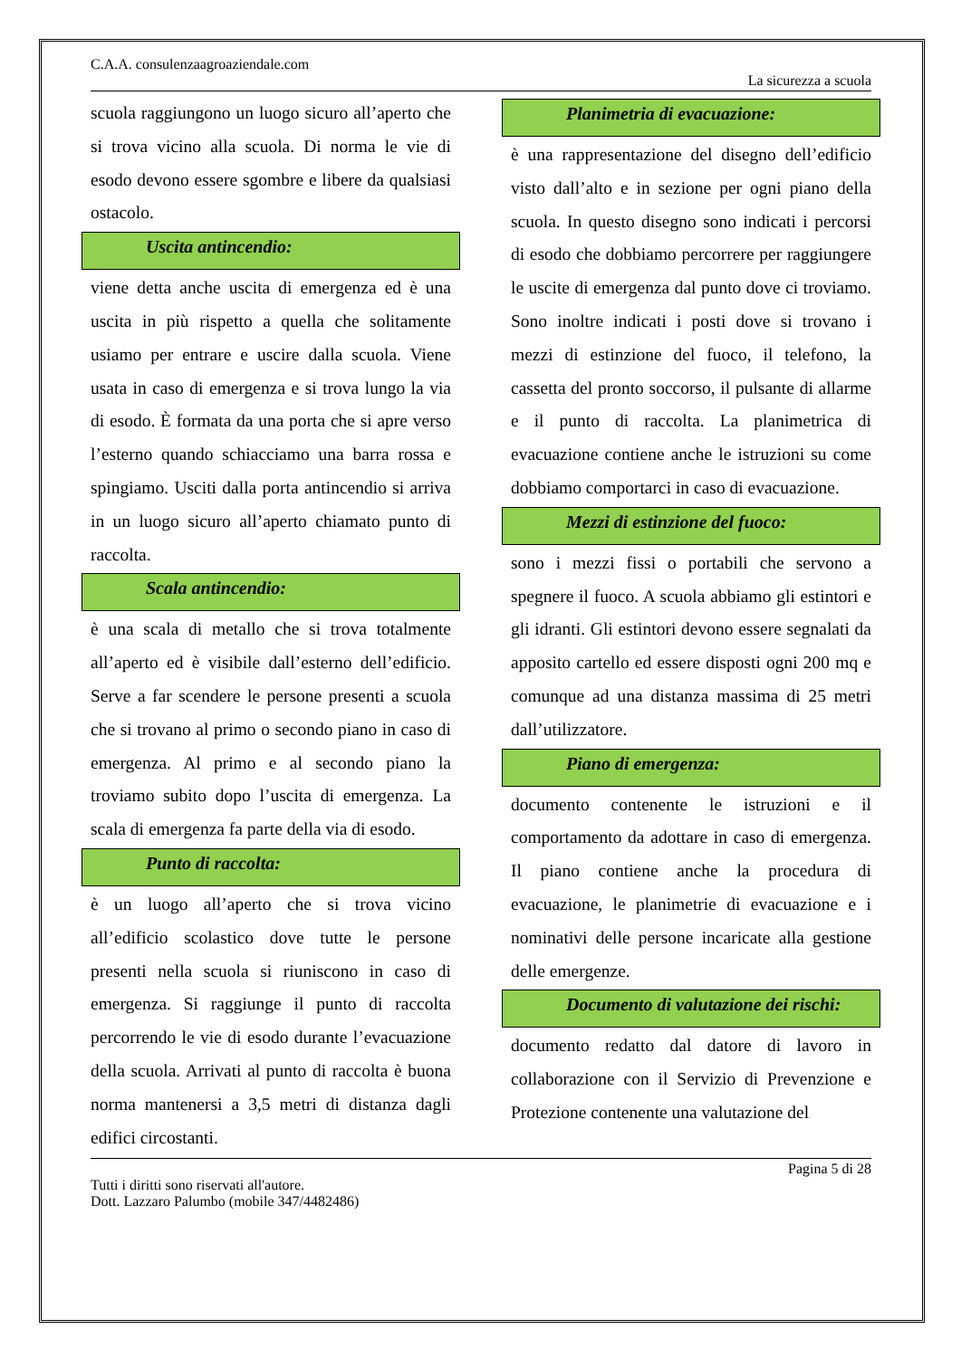C.A.A. consulenzaagroaziendale.com
La sicurezza a scuola
scuola raggiungono un luogo sicuro all’aperto che si trova vicino alla scuola. Di norma le vie di esodo devono essere sgombre e libere da qualsiasi ostacolo.
Uscita antincendio:
viene detta anche uscita di emergenza ed è una uscita in più rispetto a quella che solitamente usiamo per entrare e uscire dalla scuola. Viene usata in caso di emergenza e si trova lungo la via di esodo. È formata da una porta che si apre verso l’esterno quando schiacciamo una barra rossa e spingiamo. Usciti dalla porta antincendio si arriva in un luogo sicuro all’aperto chiamato punto di raccolta.
Scala antincendio:
è una scala di metallo che si trova totalmente all’aperto ed è visibile dall’esterno dell’edificio. Serve a far scendere le persone presenti a scuola che si trovano al primo o secondo piano in caso di emergenza. Al primo e al secondo piano la troviamo subito dopo l’uscita di emergenza. La scala di emergenza fa parte della via di esodo.
Punto di raccolta:
è un luogo all’aperto che si trova vicino all’edificio scolastico dove tutte le persone presenti nella scuola si riuniscono in caso di emergenza. Si raggiunge il punto di raccolta percorrendo le vie di esodo durante l’evacuazione della scuola. Arrivati al punto di raccolta è buona norma mantenersi a 3,5 metri di distanza dagli edifici circostanti.
Planimetria di evacuazione:
è una rappresentazione del disegno dell’edificio visto dall’alto e in sezione per ogni piano della scuola. In questo disegno sono indicati i percorsi di esodo che dobbiamo percorrere per raggiungere le uscite di emergenza dal punto dove ci troviamo. Sono inoltre indicati i posti dove si trovano i mezzi di estinzione del fuoco, il telefono, la cassetta del pronto soccorso, il pulsante di allarme e il punto di raccolta. La planimetrica di evacuazione contiene anche le istruzioni su come dobbiamo comportarci in caso di evacuazione.
Mezzi di estinzione del fuoco:
sono i mezzi fissi o portabili che servono a spegnere il fuoco. A scuola abbiamo gli estintori e gli idranti. Gli estintori devono essere segnalati da apposito cartello ed essere disposti ogni 200 mq e comunque ad una distanza massima di 25 metri dall’utilizzatore.
Piano di emergenza:
documento contenente le istruzioni e il comportamento da adottare in caso di emergenza. Il piano contiene anche la procedura di evacuazione, le planimetrie di evacuazione e i nominativi delle persone incaricate alla gestione delle emergenze.
Documento di valutazione dei rischi:
documento redatto dal datore di lavoro in collaborazione con il Servizio di Prevenzione e Protezione contenente una valutazione del
Pagina 5 di 28
Tutti i diritti sono riservati all'autore.
Dott. Lazzaro Palumbo (mobile 347/4482486)